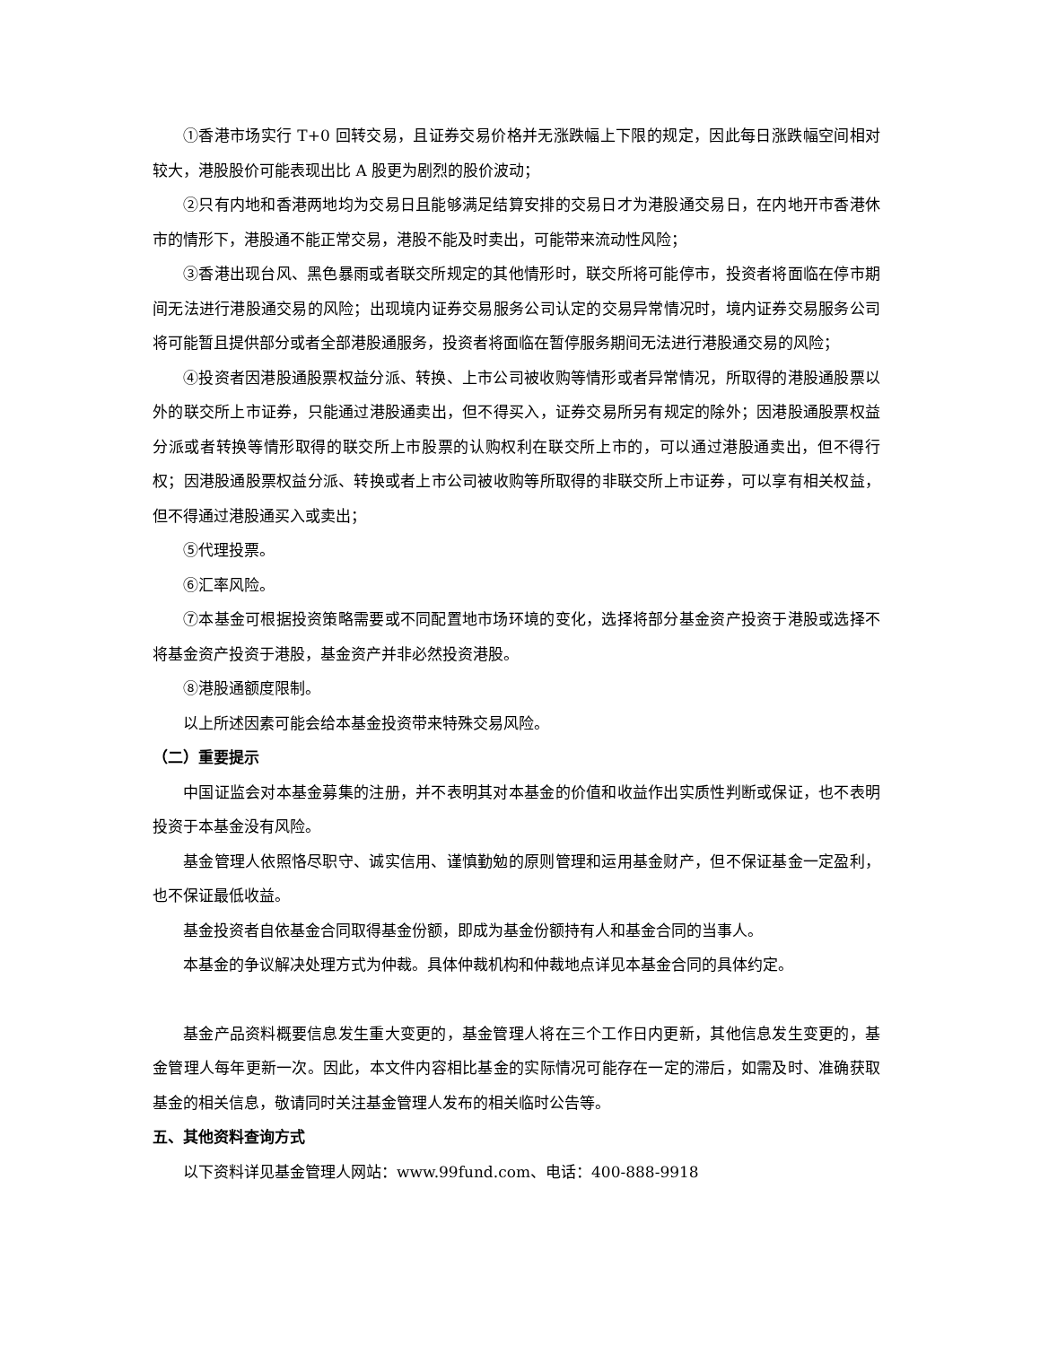①香港市场实行 T+0 回转交易，且证券交易价格并无涨跌幅上下限的规定，因此每日涨跌幅空间相对较大，港股股价可能表现出比 A 股更为剧烈的股价波动；
②只有内地和香港两地均为交易日且能够满足结算安排的交易日才为港股通交易日，在内地开市香港休市的情形下，港股通不能正常交易，港股不能及时卖出，可能带来流动性风险；
③香港出现台风、黑色暴雨或者联交所规定的其他情形时，联交所将可能停市，投资者将面临在停市期间无法进行港股通交易的风险；出现境内证券交易服务公司认定的交易异常情况时，境内证券交易服务公司将可能暂且提供部分或者全部港股通服务，投资者将面临在暂停服务期间无法进行港股通交易的风险；
④投资者因港股通股票权益分派、转换、上市公司被收购等情形或者异常情况，所取得的港股通股票以外的联交所上市证券，只能通过港股通卖出，但不得买入，证券交易所另有规定的除外；因港股通股票权益分派或者转换等情形取得的联交所上市股票的认购权利在联交所上市的，可以通过港股通卖出，但不得行权；因港股通股票权益分派、转换或者上市公司被收购等所取得的非联交所上市证券，可以享有相关权益，但不得通过港股通买入或卖出；
⑤代理投票。
⑥汇率风险。
⑦本基金可根据投资策略需要或不同配置地市场环境的变化，选择将部分基金资产投资于港股或选择不将基金资产投资于港股，基金资产并非必然投资港股。
⑧港股通额度限制。
以上所述因素可能会给本基金投资带来特殊交易风险。
（二）重要提示
中国证监会对本基金募集的注册，并不表明其对本基金的价值和收益作出实质性判断或保证，也不表明投资于本基金没有风险。
基金管理人依照恪尽职守、诚实信用、谨慎勤勉的原则管理和运用基金财产，但不保证基金一定盈利，也不保证最低收益。
基金投资者自依基金合同取得基金份额，即成为基金份额持有人和基金合同的当事人。
本基金的争议解决处理方式为仲裁。具体仲裁机构和仲裁地点详见本基金合同的具体约定。
基金产品资料概要信息发生重大变更的，基金管理人将在三个工作日内更新，其他信息发生变更的，基金管理人每年更新一次。因此，本文件内容相比基金的实际情况可能存在一定的滞后，如需及时、准确获取基金的相关信息，敬请同时关注基金管理人发布的相关临时公告等。
五、其他资料查询方式
以下资料详见基金管理人网站：www.99fund.com、电话：400-888-9918